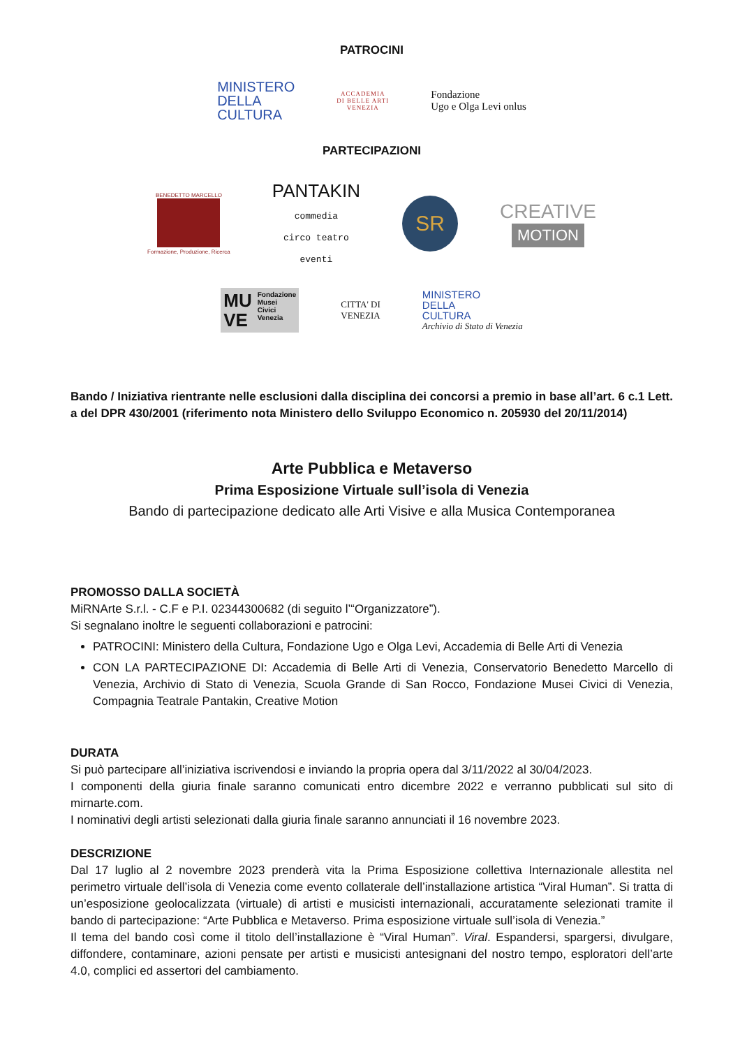PATROCINI
MINISTERO
DELLA
CULTURA
ACCADEMIA
DI BELLE ARTI
VENEZIA
Fondazione
Ugo e Olga Levi onlus
PARTECIPAZIONI
BENEDETTO MARCELLO
Formazione, Produzione, Ricerca
PANTAKIN
commedia
circo teatro
eventi
SR
CREATIVE
MOTION
MU
VE Fondazione
Musei
Civici
Venezia
CITTA' DI
VENEZIA
MINISTERO
DELLA
CULTURA
Archivio di Stato di Venezia
Bando / Iniziativa rientrante nelle esclusioni dalla disciplina dei concorsi a premio in base all’art. 6 c.1 Lett. a del DPR 430/2001 (riferimento nota Ministero dello Sviluppo Economico n. 205930 del 20/11/2014)
Arte Pubblica e Metaverso
Prima Esposizione Virtuale sull’isola di Venezia
Bando di partecipazione dedicato alle Arti Visive e alla Musica Contemporanea
PROMOSSO DALLA SOCIETÀ
MiRNArte S.r.l. - C.F e P.I. 02344300682 (di seguito l’“Organizzatore”).
Si segnalano inoltre le seguenti collaborazioni e patrocini:
PATROCINI: Ministero della Cultura, Fondazione Ugo e Olga Levi, Accademia di Belle Arti di Venezia
CON LA PARTECIPAZIONE DI: Accademia di Belle Arti di Venezia, Conservatorio Benedetto Marcello di Venezia, Archivio di Stato di Venezia, Scuola Grande di San Rocco, Fondazione Musei Civici di Venezia, Compagnia Teatrale Pantakin, Creative Motion
DURATA
Si può partecipare all’iniziativa iscrivendosi e inviando la propria opera dal 3/11/2022 al 30/04/2023.
I componenti della giuria finale saranno comunicati entro dicembre 2022 e verranno pubblicati sul sito di mirnarte.com.
I nominativi degli artisti selezionati dalla giuria finale saranno annunciati il 16 novembre 2023.
DESCRIZIONE
Dal 17 luglio al 2 novembre 2023 prenderà vita la Prima Esposizione collettiva Internazionale allestita nel perimetro virtuale dell’isola di Venezia come evento collaterale dell’installazione artistica “Viral Human”. Si tratta di un’esposizione geolocalizzata (virtuale) di artisti e musicisti internazionali, accuratamente selezionati tramite il bando di partecipazione: “Arte Pubblica e Metaverso. Prima esposizione virtuale sull’isola di Venezia.”
Il tema del bando così come il titolo dell’installazione è “Viral Human”. Viral. Espandersi, spargersi, divulgare, diffondere, contaminare, azioni pensate per artisti e musicisti antesignani del nostro tempo, esploratori dell’arte 4.0, complici ed assertori del cambiamento.